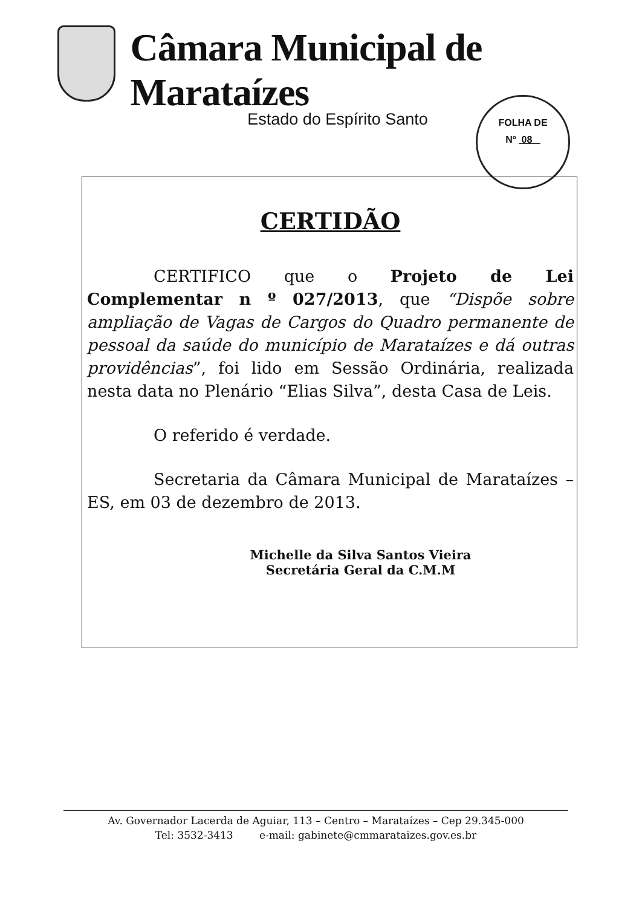Câmara Municipal de Marataízes
Estado do Espírito Santo
FOLHA DE
Nº 08
CERTIDÃO
CERTIFICO que o Projeto de Lei Complementar n º 027/2013, que “Dispõe sobre ampliação de Vagas de Cargos do Quadro permanente de pessoal da saúde do município de Marataízes e dá outras providências”, foi lido em Sessão Ordinária, realizada nesta data no Plenário “Elias Silva”, desta Casa de Leis.
O referido é verdade.
Secretaria da Câmara Municipal de Marataízes – ES, em 03 de dezembro de 2013.
Michelle da Silva Santos Vieira
Secretária Geral da C.M.M
Av. Governador Lacerda de Aguiar, 113 – Centro – Marataízes – Cep 29.345-000
Tel: 3532-3413 e-mail: gabinete@cmmarataizes.gov.es.br